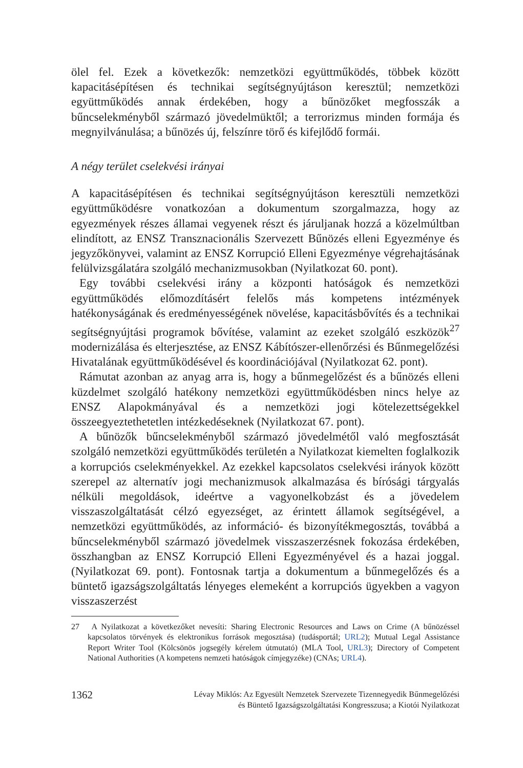ölel fel. Ezek a következők: nemzetközi együttműködés, többek között kapacitásépítésen és technikai segítségnyújtáson keresztül; nemzetközi együttműködés annak érdekében, hogy a bűnözőket megfosszák a bűncselekményből származó jövedelmüktől; a terrorizmus minden formája és megnyilvánulása; a bűnözés új, felszínre törő és kifejlődő formái.
A négy terület cselekvési irányai
A kapacitásépítésen és technikai segítségnyújtáson keresztüli nemzetközi együttműködésre vonatkozóan a dokumentum szorgalmazza, hogy az egyezmények részes államai vegyenek részt és járuljanak hozzá a közelmúltban elindított, az ENSZ Transznacionális Szervezett Bűnözés elleni Egyezménye és jegyzőkönyvei, valamint az ENSZ Korrupció Elleni Egyezménye végrehajtásának felülvizsgálatára szolgáló mechanizmusokban (Nyilatkozat 60. pont).
Egy további cselekvési irány a központi hatóságok és nemzetközi együttműködés előmozdításért felelős más kompetens intézmények hatékonyságának és eredményességének növelése, kapacitásbővítés és a technikai segítségnyújtási programok bővítése, valamint az ezeket szolgáló eszközök<sup>27</sup> modernizálása és elterjesztése, az ENSZ Kábítószer-ellenőrzési és Bűnmegelőzési Hivatalának együttműködésével és koordinációjával (Nyilatkozat 62. pont).
Rámutat azonban az anyag arra is, hogy a bűnmegelőzést és a bűnözés elleni küzdelmet szolgáló hatékony nemzetközi együttműködésben nincs helye az ENSZ Alapokmányával és a nemzetközi jogi kötelezettségekkel összeegyeztethetetlen intézkedéseknek (Nyilatkozat 67. pont).
A bűnözők bűncselekményből származó jövedelmétől való megfosztását szolgáló nemzetközi együttműködés területén a Nyilatkozat kiemelten foglalkozik a korrupciós cselekményekkel. Az ezekkel kapcsolatos cselekvési irányok között szerepel az alternatív jogi mechanizmusok alkalmazása és bírósági tárgyalás nélküli megoldások, ideértve a vagyonelkobzást és a jövedelem visszaszolgáltatását célzó egyezséget, az érintett államok segítségével, a nemzetközi együttműködés, az információ- és bizonyítékmegosztás, továbbá a bűncselekményből származó jövedelmek visszaszerzésnek fokozása érdekében, összhangban az ENSZ Korrupció Elleni Egyezményével és a hazai joggal. (Nyilatkozat 69. pont). Fontosnak tartja a dokumentum a bűnmegelőzés és a büntető igazságszolgáltatás lényeges elemeként a korrupciós ügyekben a vagyon visszaszerzést
27 A Nyilatkozat a következőket nevesíti: Sharing Electronic Resources and Laws on Crime (A bűnözéssel kapcsolatos törvények és elektronikus források megosztása) (tudásportál; URL2); Mutual Legal Assistance Report Writer Tool (Kölcsönös jogsegély kérelem útmutató) (MLA Tool, URL3); Directory of Competent National Authorities (A kompetens nemzeti hatóságok címjegyzéke) (CNAs; URL4).
1362
Lévay Miklós: Az Egyesült Nemzetek Szervezete Tizennegyedik Bűnmegelőzési
és Büntető Igazságszolgáltatási Kongresszusa; a Kiotói Nyilatkozat